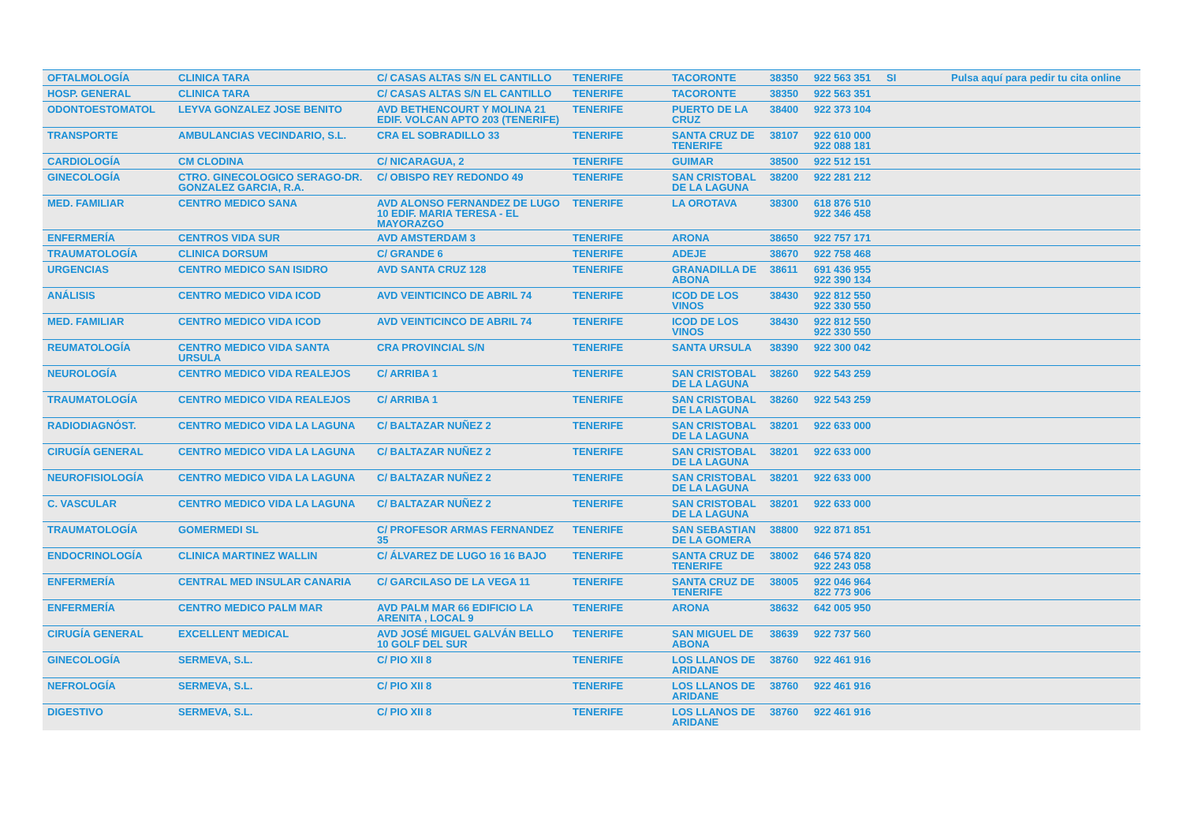| OFTALMOLOGÍA | CLINICA TARA | C/ CASAS ALTAS S/N EL CANTILLO | TENERIFE | TACORONTE | 38350 | 922 563 351 | SI | Pulsa aquí para pedir tu cita online |
| HOSP. GENERAL | CLINICA TARA | C/ CASAS ALTAS S/N EL CANTILLO | TENERIFE | TACORONTE | 38350 | 922 563 351 | | |
| ODONTOESTOMATOL | LEYVA GONZALEZ JOSE BENITO | AVD BETHENCOURT Y MOLINA 21 EDIF. VOLCAN APTO 203 (TENERIFE) | TENERIFE | PUERTO DE LA CRUZ | 38400 | 922 373 104 | | |
| TRANSPORTE | AMBULANCIAS VECINDARIO, S.L. | CRA EL SOBRADILLO 33 | TENERIFE | SANTA CRUZ DE TENERIFE | 38107 | 922 610 000 922 088 181 | | |
| CARDIOLOGÍA | CM CLODINA | C/ NICARAGUA, 2 | TENERIFE | GUIMAR | 38500 | 922 512 151 | | |
| GINECOLOGÍA | CTRO. GINECOLOGICO SERAGO-DR. GONZALEZ GARCIA, R.A. | C/ OBISPO REY REDONDO 49 | TENERIFE | SAN CRISTOBAL DE LA LAGUNA | 38200 | 922 281 212 | | |
| MED. FAMILIAR | CENTRO MEDICO SANA | AVD ALONSO FERNANDEZ DE LUGO 10 EDIF. MARIA TERESA - EL MAYORAZGO | TENERIFE | LA OROTAVA | 38300 | 618 876 510 922 346 458 | | |
| ENFERMERÍA | CENTROS VIDA SUR | AVD AMSTERDAM 3 | TENERIFE | ARONA | 38650 | 922 757 171 | | |
| TRAUMATOLOGÍA | CLINICA DORSUM | C/ GRANDE 6 | TENERIFE | ADEJE | 38670 | 922 758 468 | | |
| URGENCIAS | CENTRO MEDICO SAN ISIDRO | AVD SANTA CRUZ 128 | TENERIFE | GRANADILLA DE ABONA | 38611 | 691 436 955 922 390 134 | | |
| ANÁLISIS | CENTRO MEDICO VIDA ICOD | AVD VEINTICINCO DE ABRIL 74 | TENERIFE | ICOD DE LOS VINOS | 38430 | 922 812 550 922 330 550 | | |
| MED. FAMILIAR | CENTRO MEDICO VIDA ICOD | AVD VEINTICINCO DE ABRIL 74 | TENERIFE | ICOD DE LOS VINOS | 38430 | 922 812 550 922 330 550 | | |
| REUMATOLOGÍA | CENTRO MEDICO VIDA SANTA URSULA | CRA PROVINCIAL S/N | TENERIFE | SANTA URSULA | 38390 | 922 300 042 | | |
| NEUROLOGÍA | CENTRO MEDICO VIDA REALEJOS | C/ ARRIBA 1 | TENERIFE | SAN CRISTOBAL DE LA LAGUNA | 38260 | 922 543 259 | | |
| TRAUMATOLOGÍA | CENTRO MEDICO VIDA REALEJOS | C/ ARRIBA 1 | TENERIFE | SAN CRISTOBAL DE LA LAGUNA | 38260 | 922 543 259 | | |
| RADIODIAGNÓST. | CENTRO MEDICO VIDA LA LAGUNA | C/ BALTAZAR NUÑEZ 2 | TENERIFE | SAN CRISTOBAL DE LA LAGUNA | 38201 | 922 633 000 | | |
| CIRUGÍA GENERAL | CENTRO MEDICO VIDA LA LAGUNA | C/ BALTAZAR NUÑEZ 2 | TENERIFE | SAN CRISTOBAL DE LA LAGUNA | 38201 | 922 633 000 | | |
| NEUROFISIOLOGÍA | CENTRO MEDICO VIDA LA LAGUNA | C/ BALTAZAR NUÑEZ 2 | TENERIFE | SAN CRISTOBAL DE LA LAGUNA | 38201 | 922 633 000 | | |
| C. VASCULAR | CENTRO MEDICO VIDA LA LAGUNA | C/ BALTAZAR NUÑEZ 2 | TENERIFE | SAN CRISTOBAL DE LA LAGUNA | 38201 | 922 633 000 | | |
| TRAUMATOLOGÍA | GOMERMEDI SL | C/ PROFESOR ARMAS FERNANDEZ 35 | TENERIFE | SAN SEBASTIAN DE LA GOMERA | 38800 | 922 871 851 | | |
| ENDOCRINOLOGÍA | CLINICA MARTINEZ WALLIN | C/ ÁLVAREZ DE LUGO 16 16 BAJO | TENERIFE | SANTA CRUZ DE TENERIFE | 38002 | 646 574 820 922 243 058 | | |
| ENFERMERÍA | CENTRAL MED INSULAR CANARIA | C/ GARCILASO DE LA VEGA 11 | TENERIFE | SANTA CRUZ DE TENERIFE | 38005 | 922 046 964 822 773 906 | | |
| ENFERMERÍA | CENTRO MEDICO PALM MAR | AVD PALM MAR 66 EDIFICIO LA ARENITA , LOCAL 9 | TENERIFE | ARONA | 38632 | 642 005 950 | | |
| CIRUGÍA GENERAL | EXCELLENT MEDICAL | AVD JOSÉ MIGUEL GALVÁN BELLO 10 GOLF DEL SUR | TENERIFE | SAN MIGUEL DE ABONA | 38639 | 922 737 560 | | |
| GINECOLOGÍA | SERMEVA, S.L. | C/ PIO XII 8 | TENERIFE | LOS LLANOS DE ARIDANE | 38760 | 922 461 916 | | |
| NEFROLOGÍA | SERMEVA, S.L. | C/ PIO XII 8 | TENERIFE | LOS LLANOS DE ARIDANE | 38760 | 922 461 916 | | |
| DIGESTIVO | SERMEVA, S.L. | C/ PIO XII 8 | TENERIFE | LOS LLANOS DE ARIDANE | 38760 | 922 461 916 | | |